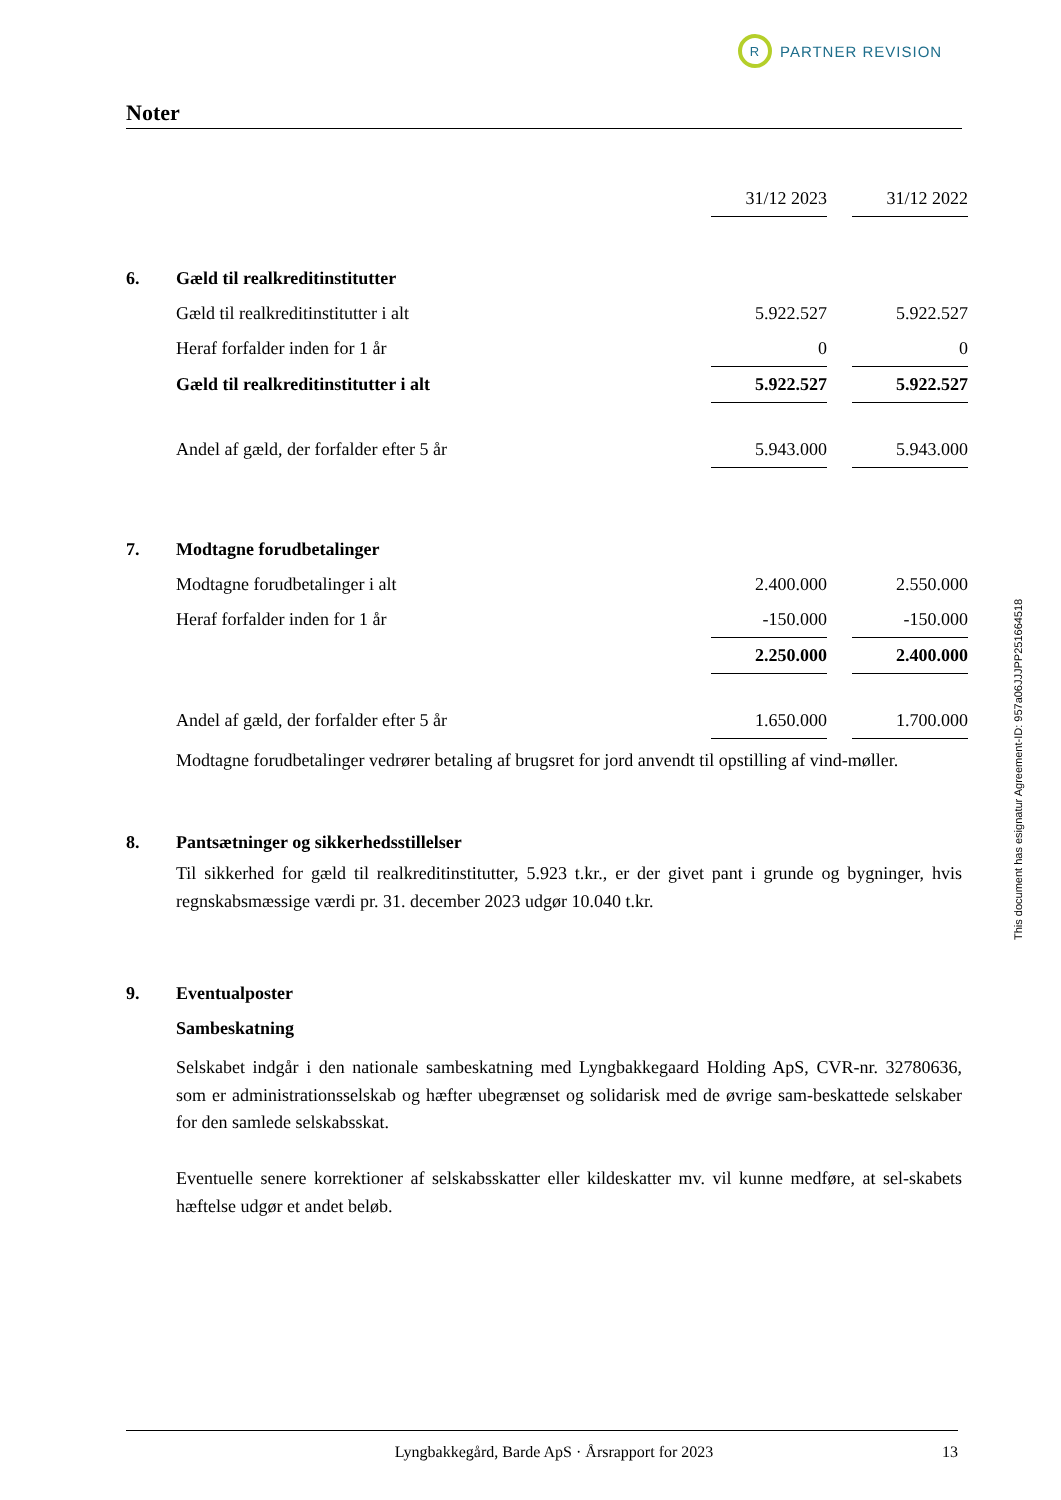R
PARTNER REVISION
Noter
| | | 31/12 2023 | | 31/12 2022 |
| 6. | Gæld til realkreditinstitutter | | | |
| | Gæld til realkreditinstitutter i alt | 5.922.527 | | 5.922.527 |
| | Heraf forfalder inden for 1 år | 0 | | 0 |
| | Gæld til realkreditinstitutter i alt | 5.922.527 | | 5.922.527 |
| | Andel af gæld, der forfalder efter 5 år | 5.943.000 | | 5.943.000 |
| 7. | Modtagne forudbetalinger | | | |
| | Modtagne forudbetalinger i alt | 2.400.000 | | 2.550.000 |
| | Heraf forfalder inden for 1 år | -150.000 | | -150.000 |
| | | 2.250.000 | | 2.400.000 |
| | Andel af gæld, der forfalder efter 5 år | 1.650.000 | | 1.700.000 |
Modtagne forudbetalinger vedrører betaling af brugsret for jord anvendt til opstilling af vind-møller.
| 8. | Pantsætninger og sikkerhedsstillelser |
Til sikkerhed for gæld til realkreditinstitutter, 5.923 t.kr., er der givet pant i grunde og bygninger, hvis regnskabsmæssige værdi pr. 31. december 2023 udgør 10.040 t.kr.
| 9. | Eventualposter |
| | Sambeskatning |
Selskabet indgår i den nationale sambeskatning med Lyngbakkegaard Holding ApS, CVR-nr. 32780636, som er administrationsselskab og hæfter ubegrænset og solidarisk med de øvrige sam-beskattede selskaber for den samlede selskabsskat.
Eventuelle senere korrektioner af selskabsskatter eller kildeskatter mv. vil kunne medføre, at sel-skabets hæftelse udgør et andet beløb.
This document has esignatur Agreement-ID: 957a06JJJPP251664518
Lyngbakkegård, Barde ApS · Årsrapport for 2023 13